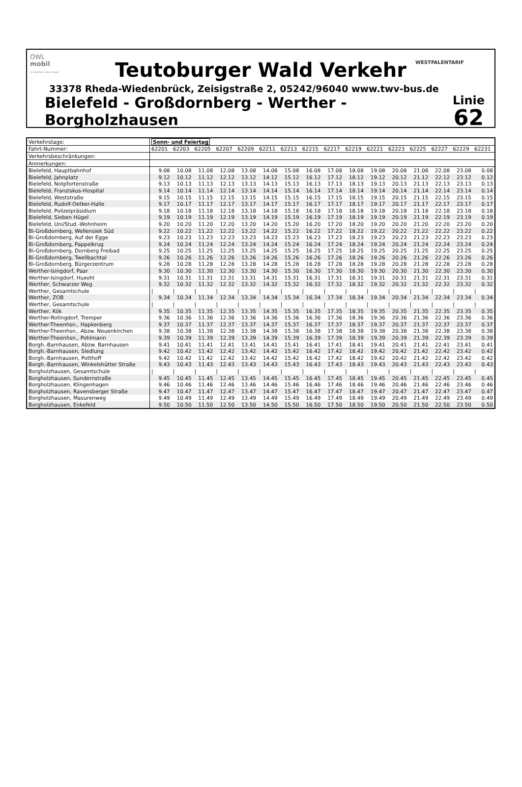OWL
mobil
Für Mobilität in deiner Region.
WESTFALENTARIF
Teutoburger Wald Verkehr
33378 Rheda-Wiedenbrück, Zeisigstraße 2, 05242/96040 www.twv-bus.de
Bielefeld - Großdornberg - Werther - Borgholzhausen
Linie
62
| Verkehrstage: | Sonn- und Feiertag | | | | | | | | | | | | | | | |
| --- | --- | --- | --- | --- | --- | --- | --- | --- | --- | --- | --- | --- | --- | --- | --- | --- |
| Fahrt-Nummer: | 62201 | 62203 | 62205 | 62207 | 62209 | 62211 | 62213 | 62215 | 62217 | 62219 | 62221 | 62223 | 62225 | 62227 | 62229 | 62231 |
| Verkehrsbeschränkungen: | | | | | | | | | | | | | | | | |
| Anmerkungen: | | | | | | | | | | | | | | | | |
| Bielefeld, Hauptbahnhof | 9.08 | 10.08 | 11.08 | 12.08 | 13.08 | 14.08 | 15.08 | 16.08 | 17.08 | 18.08 | 19.08 | 20.08 | 21.08 | 22.08 | 23.08 | 0.08 |
| Bielefeld, Jahnplatz | 9.12 | 10.12 | 11.12 | 12.12 | 13.12 | 14.12 | 15.12 | 16.12 | 17.12 | 18.12 | 19.12 | 20.12 | 21.12 | 22.12 | 23.12 | 0.12 |
| Bielefeld, Notpfortenstraße | 9.13 | 10.13 | 11.13 | 12.13 | 13.13 | 14.13 | 15.13 | 16.13 | 17.13 | 18.13 | 19.13 | 20.13 | 21.13 | 22.13 | 23.13 | 0.13 |
| Bielefeld, Franziskus-Hospital | 9.14 | 10.14 | 11.14 | 12.14 | 13.14 | 14.14 | 15.14 | 16.14 | 17.14 | 18.14 | 19.14 | 20.14 | 21.14 | 22.14 | 23.14 | 0.14 |
| Bielefeld, Weststraße | 9.15 | 10.15 | 11.15 | 12.15 | 13.15 | 14.15 | 15.15 | 16.15 | 17.15 | 18.15 | 19.15 | 20.15 | 21.15 | 22.15 | 23.15 | 0.15 |
| Bielefeld, Rudolf-Oetker-Halle | 9.17 | 10.17 | 11.17 | 12.17 | 13.17 | 14.17 | 15.17 | 16.17 | 17.17 | 18.17 | 19.17 | 20.17 | 21.17 | 22.17 | 23.17 | 0.17 |
| Bielefeld, Polizeipräsidium | 9.18 | 10.18 | 11.18 | 12.18 | 13.18 | 14.18 | 15.18 | 16.18 | 17.18 | 18.18 | 19.18 | 20.18 | 21.18 | 22.18 | 23.18 | 0.18 |
| Bielefeld, Sieben Hügel | 9.19 | 10.19 | 11.19 | 12.19 | 13.19 | 14.19 | 15.19 | 16.19 | 17.19 | 18.19 | 19.19 | 20.19 | 21.19 | 22.19 | 23.19 | 0.19 |
| Bielefeld, Uni/Stud.-Wohnheim | 9.20 | 10.20 | 11.20 | 12.20 | 13.20 | 14.20 | 15.20 | 16.20 | 17.20 | 18.20 | 19.20 | 20.20 | 21.20 | 22.20 | 23.20 | 0.20 |
| Bi-Großdornberg, Wellensiek Süd | 9.22 | 10.22 | 11.22 | 12.22 | 13.22 | 14.22 | 15.22 | 16.22 | 17.22 | 18.22 | 19.22 | 20.22 | 21.22 | 22.22 | 23.22 | 0.22 |
| Bi-Großdornberg, Auf der Egge | 9.23 | 10.23 | 11.23 | 12.23 | 13.23 | 14.23 | 15.23 | 16.23 | 17.23 | 18.23 | 19.23 | 20.23 | 21.23 | 22.23 | 23.23 | 0.23 |
| Bi-Großdornberg, Pappelkrug | 9.24 | 10.24 | 11.24 | 12.24 | 13.24 | 14.24 | 15.24 | 16.24 | 17.24 | 18.24 | 19.24 | 20.24 | 21.24 | 22.24 | 23.24 | 0.24 |
| Bi-Großdornberg, Dornberg Freibad | 9.25 | 10.25 | 11.25 | 12.25 | 13.25 | 14.25 | 15.25 | 16.25 | 17.25 | 18.25 | 19.25 | 20.25 | 21.25 | 22.25 | 23.25 | 0.25 |
| Bi-Großdornberg, Twellbachtal | 9.26 | 10.26 | 11.26 | 12.26 | 13.26 | 14.26 | 15.26 | 16.26 | 17.26 | 18.26 | 19.26 | 20.26 | 21.26 | 22.26 | 23.26 | 0.26 |
| Bi-Großdornberg, Bürgerzentrum | 9.28 | 10.28 | 11.28 | 12.28 | 13.28 | 14.28 | 15.28 | 16.28 | 17.28 | 18.28 | 19.28 | 20.28 | 21.28 | 22.28 | 23.28 | 0.28 |
| Werther-Isingdorf, Paar | 9.30 | 10.30 | 11.30 | 12.30 | 13.30 | 14.30 | 15.30 | 16.30 | 17.30 | 18.30 | 19.30 | 20.30 | 21.30 | 22.30 | 23.30 | 0.30 |
| Werther-Isingdorf, Huxohl | 9.31 | 10.31 | 11.31 | 12.31 | 13.31 | 14.31 | 15.31 | 16.31 | 17.31 | 18.31 | 19.31 | 20.31 | 21.31 | 22.31 | 23.31 | 0.31 |
| Werther, Schwarzer Weg | 9.32 | 10.32 | 11.32 | 12.32 | 13.32 | 14.32 | 15.32 | 16.32 | 17.32 | 18.32 | 19.32 | 20.32 | 21.32 | 22.32 | 23.32 | 0.32 |
| Werther, Gesamtschule | / | / | / | / | / | / | / | / | / | / | / | / | / | / | / | / |
| Werther, ZOB | 9.34 | 10.34 | 11.34 | 12.34 | 13.34 | 14.34 | 15.34 | 16.34 | 17.34 | 18.34 | 19.34 | 20.34 | 21.34 | 22.34 | 23.34 | 0.34 |
| Werther, Gesamtschule | / | / | / | / | / | / | / | / | / | / | / | / | / | / | / | / |
| Werther, Kök | 9.35 | 10.35 | 11.35 | 12.35 | 13.35 | 14.35 | 15.35 | 16.35 | 17.35 | 18.35 | 19.35 | 20.35 | 21.35 | 22.35 | 23.35 | 0.35 |
| Werther-Rotingdorf, Tremper | 9.36 | 10.36 | 11.36 | 12.36 | 13.36 | 14.36 | 15.36 | 16.36 | 17.36 | 18.36 | 19.36 | 20.36 | 21.36 | 22.36 | 23.36 | 0.36 |
| Werther-Theenhsn., Hapkenberg | 9.37 | 10.37 | 11.37 | 12.37 | 13.37 | 14.37 | 15.37 | 16.37 | 17.37 | 18.37 | 19.37 | 20.37 | 21.37 | 22.37 | 23.37 | 0.37 |
| Werther-Theenhsn., Abzw. Neuenkirchen | 9.38 | 10.38 | 11.38 | 12.38 | 13.38 | 14.38 | 15.38 | 16.38 | 17.38 | 18.38 | 19.38 | 20.38 | 21.38 | 22.38 | 23.38 | 0.38 |
| Werther-Theenhsn., Pohlmann | 9.39 | 10.39 | 11.39 | 12.39 | 13.39 | 14.39 | 15.39 | 16.39 | 17.39 | 18.39 | 19.39 | 20.39 | 21.39 | 22.39 | 23.39 | 0.39 |
| Borgh.-Barnhausen, Abzw. Barnhausen | 9.41 | 10.41 | 11.41 | 12.41 | 13.41 | 14.41 | 15.41 | 16.41 | 17.41 | 18.41 | 19.41 | 20.41 | 21.41 | 22.41 | 23.41 | 0.41 |
| Borgh.-Barnhausen, Siedlung | 9.42 | 10.42 | 11.42 | 12.42 | 13.42 | 14.42 | 15.42 | 16.42 | 17.42 | 18.42 | 19.42 | 20.42 | 21.42 | 22.42 | 23.42 | 0.42 |
| Borgh.-Barnhausen, Potthoff | 9.42 | 10.42 | 11.42 | 12.42 | 13.42 | 14.42 | 15.42 | 16.42 | 17.42 | 18.42 | 19.42 | 20.42 | 21.42 | 22.42 | 23.42 | 0.42 |
| Borgh.-Barnhausen, Winkelshütter Straße | 9.43 | 10.43 | 11.43 | 12.43 | 13.43 | 14.43 | 15.43 | 16.43 | 17.43 | 18.43 | 19.43 | 20.43 | 21.43 | 22.43 | 23.43 | 0.43 |
| Borgholzhausen, Gesamtschule | / | / | / | / | / | / | / | / | / | / | / | / | / | / | / | / |
| Borgholzhausen, Sundernstraße | 9.45 | 10.45 | 11.45 | 12.45 | 13.45 | 14.45 | 15.45 | 16.45 | 17.45 | 18.45 | 19.45 | 20.45 | 21.45 | 22.45 | 23.45 | 0.45 |
| Borgholzhausen, Klingenhagen | 9.46 | 10.46 | 11.46 | 12.46 | 13.46 | 14.46 | 15.46 | 16.46 | 17.46 | 18.46 | 19.46 | 20.46 | 21.46 | 22.46 | 23.46 | 0.46 |
| Borgholzhausen, Ravensberger Straße | 9.47 | 10.47 | 11.47 | 12.47 | 13.47 | 14.47 | 15.47 | 16.47 | 17.47 | 18.47 | 19.47 | 20.47 | 21.47 | 22.47 | 23.47 | 0.47 |
| Borgholzhausen, Masurenweg | 9.49 | 10.49 | 11.49 | 12.49 | 13.49 | 14.49 | 15.49 | 16.49 | 17.49 | 18.49 | 19.49 | 20.49 | 21.49 | 22.49 | 23.49 | 0.49 |
| Borgholzhausen, Enkefeld | 9.50 | 10.50 | 11.50 | 12.50 | 13.50 | 14.50 | 15.50 | 16.50 | 17.50 | 18.50 | 19.50 | 20.50 | 21.50 | 22.50 | 23.50 | 0.50 |